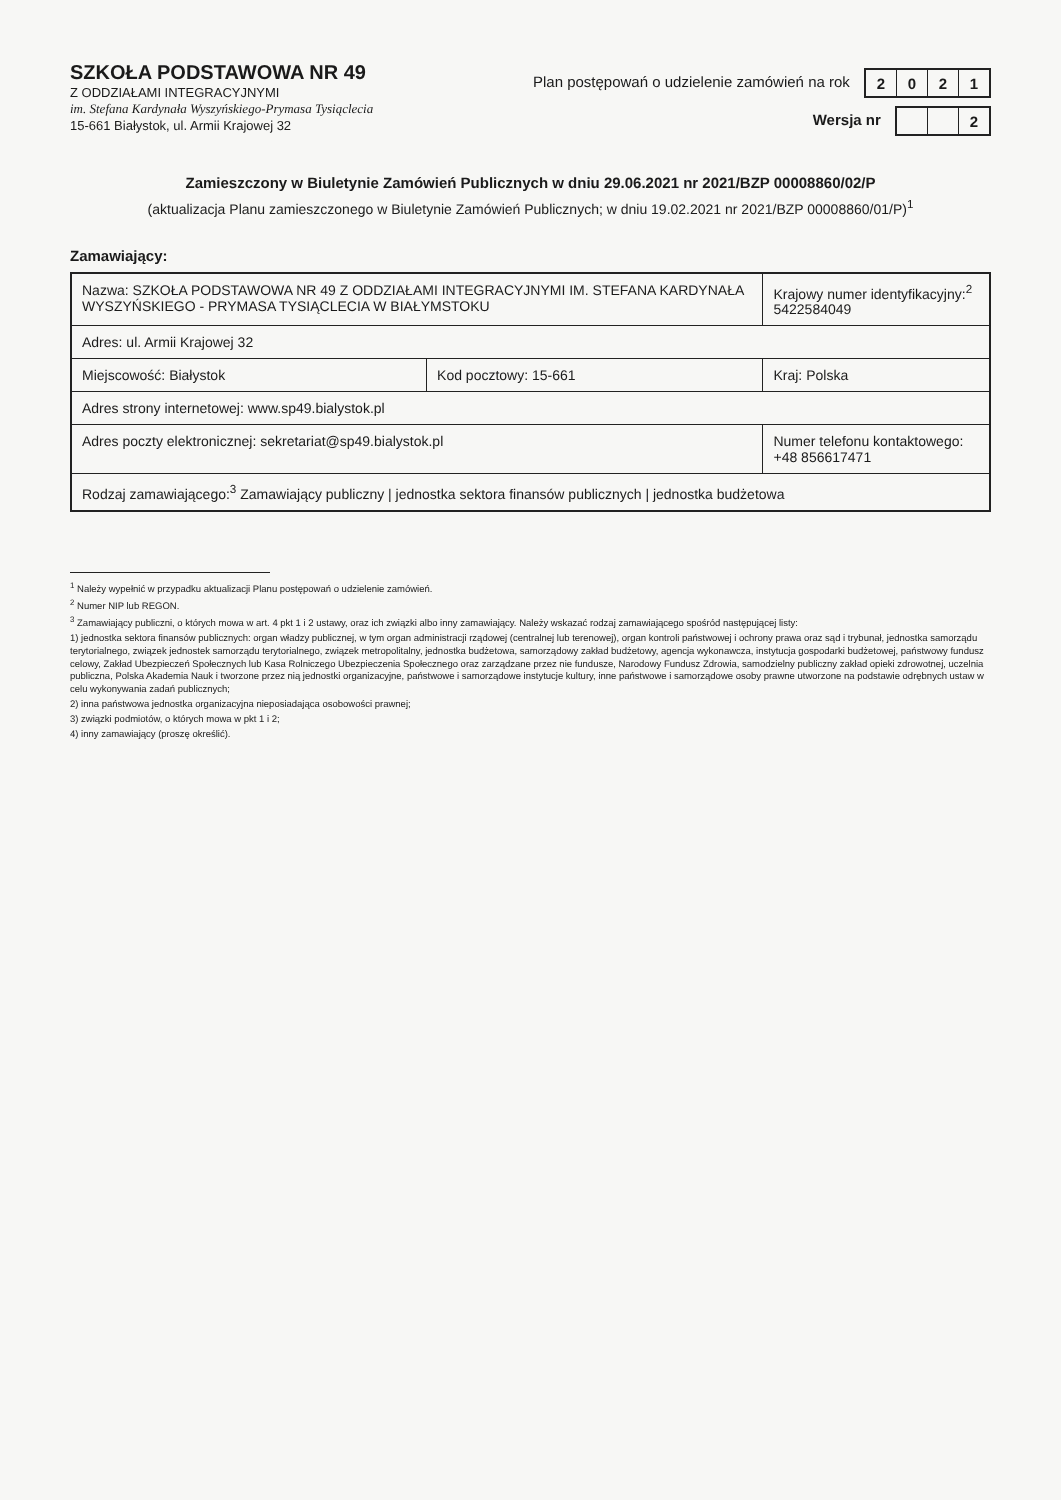SZKOŁA PODSTAWOWA NR 49
Z ODDZIAŁAMI INTEGRACYJNYMI
im. Stefana Kardynała Wyszyńskiego-Prymasa Tysiąclecia
15-661 Białystok, ul. Armii Krajowej 32
Plan postępowań o udzielenie zamówień na rok 2021
Wersja nr 2
Zamieszczony w Biuletynie Zamówień Publicznych w dniu 29.06.2021 nr 2021/BZP 00008860/02/P
(aktualizacja Planu zamieszczonego w Biuletynie Zamówień Publicznych; w dniu 19.02.2021 nr 2021/BZP 00008860/01/P)<sup>1</sup>
Zamawiający:
| Nazwa: SZKOŁA PODSTAWOWA NR 49 Z ODDZIAŁAMI INTEGRACYJNYMI IM. STEFANA KARDYNAŁA WYSZYŃSKIEGO - PRYMASA TYSIĄCLECIA W BIAŁYMSTOKU | | Krajowy numer identyfikacyjny:<sup>2</sup> 5422584049 |
| Adres: ul. Armii Krajowej 32 | | |
| Miejscowość: Białystok | Kod pocztowy: 15-661 | Kraj: Polska |
| Adres strony internetowej: www.sp49.bialystok.pl | | |
| Adres poczty elektronicznej: sekretariat@sp49.bialystok.pl | | Numer telefonu kontaktowego: +48 856617471 |
| Rodzaj zamawiającego:<sup>3</sup> Zamawiający publiczny / jednostka sektora finansów publicznych / jednostka budżetowa | | |
<sup>1</sup> Należy wypełnić w przypadku aktualizacji Planu postępowań o udzielenie zamówień.
<sup>2</sup> Numer NIP lub REGON.
<sup>3</sup> Zamawiający publiczni, o których mowa w art. 4 pkt 1 i 2 ustawy, oraz ich związki albo inny zamawiający. Należy wskazać rodzaj zamawiającego spośród następującej listy:
1) jednostka sektora finansów publicznych: organ władzy publicznej, w tym organ administracji rządowej (centralnej lub terenowej), organ kontroli państwowej i ochrony prawa oraz sąd i trybunał, jednostka samorządu terytorialnego, związek jednostek samorządu terytorialnego, związek metropolitalny, jednostka budżetowa, samorządowy zakład budżetowy, agencja wykonawcza, instytucja gospodarki budżetowej, państwowy fundusz celowy, Zakład Ubezpieczeń Społecznych lub Kasa Rolniczego Ubezpieczenia Społecznego oraz zarządzane przez nie fundusze, Narodowy Fundusz Zdrowia, samodzielny publiczny zakład opieki zdrowotnej, uczelnia publiczna, Polska Akademia Nauk i tworzone przez nią jednostki organizacyjne, państwowe i samorządowe instytucje kultury, inne państwowe i samorządowe osoby prawne utworzone na podstawie odrębnych ustaw w celu wykonywania zadań publicznych;
2) inna państwowa jednostka organizacyjna nieposiadająca osobowości prawnej;
3) związki podmiotów, o których mowa w pkt 1 i 2;
4) inny zamawiający (proszę określić).